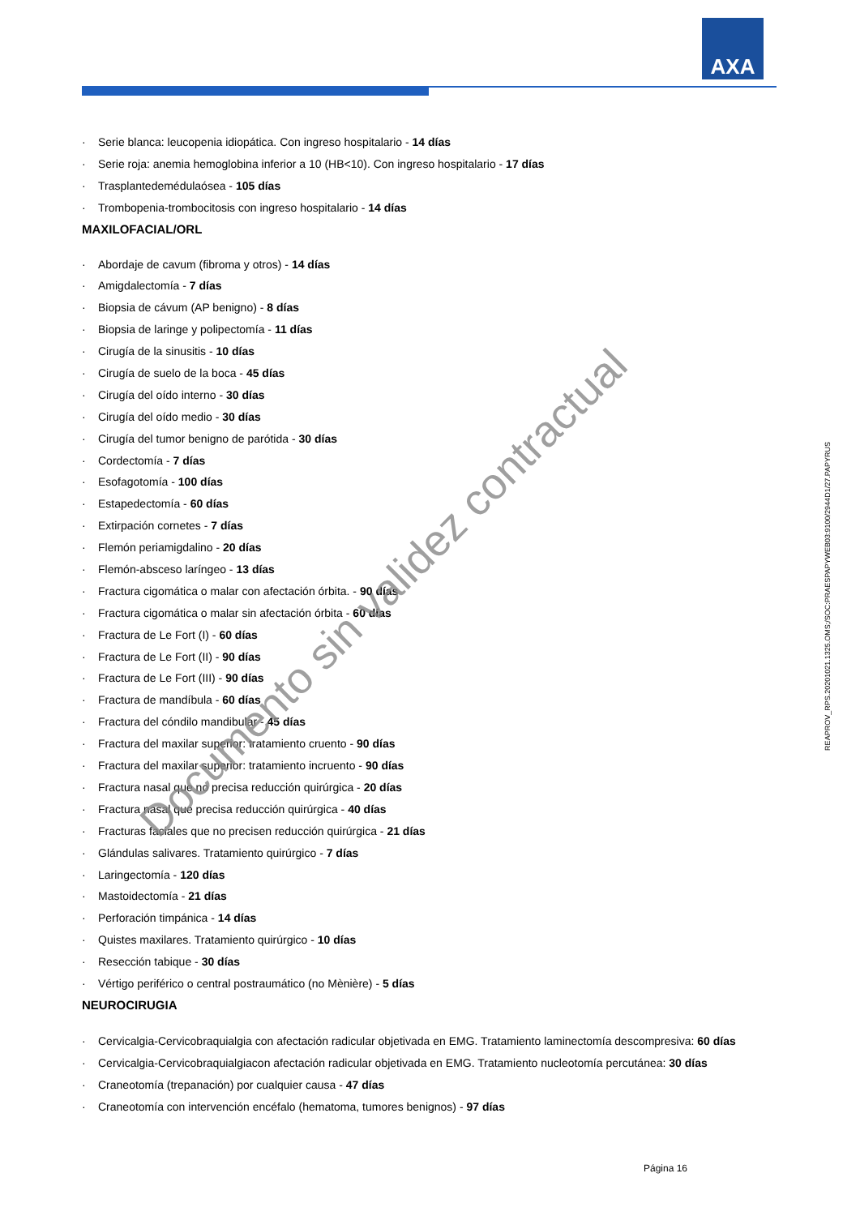AXA
· Serie blanca: leucopenia idiopática. Con ingreso hospitalario - 14 días
· Serie roja: anemia hemoglobina inferior a 10 (HB<10). Con ingreso hospitalario - 17 días
· Trasplantedemédulaósea - 105 días
· Trombopenia-trombocitosis con ingreso hospitalario - 14 días
MAXILOFACIAL/ORL
· Abordaje de cavum (fibroma y otros) - 14 días
· Amigdalectomía - 7 días
· Biopsia de cávum (AP benigno) - 8 días
· Biopsia de laringe y polipectomía - 11 días
· Cirugía de la sinusitis - 10 días
· Cirugía de suelo de la boca - 45 días
· Cirugía del oído interno - 30 días
· Cirugía del oído medio - 30 días
· Cirugía del tumor benigno de parótida - 30 días
· Cordectomía - 7 días
· Esofagotomía - 100 días
· Estapedectomía - 60 días
· Extirpación cornetes - 7 días
· Flemón periamigdalino - 20 días
· Flemón-absceso laríngeo - 13 días
· Fractura cigomática o malar con afectación órbita. - 90 días
· Fractura cigomática o malar sin afectación órbita - 60 días
· Fractura de Le Fort (I) - 60 días
· Fractura de Le Fort (II) - 90 días
· Fractura de Le Fort (III) - 90 días
· Fractura de mandíbula - 60 días
· Fractura del cóndilo mandibular - 45 días
· Fractura del maxilar superior: tratamiento cruento - 90 días
· Fractura del maxilar superior: tratamiento incruento - 90 días
· Fractura nasal que no precisa reducción quirúrgica - 20 días
· Fractura nasal que precisa reducción quirúrgica - 40 días
· Fracturas faciales que no precisen reducción quirúrgica - 21 días
· Glándulas salivares. Tratamiento quirúrgico - 7 días
· Laringectomía - 120 días
· Mastoidectomía - 21 días
· Perforación timpánica - 14 días
· Quistes maxilares. Tratamiento quirúrgico - 10 días
· Resección tabique - 30 días
· Vértigo periférico o central postraumático (no Mènière) - 5 días
NEUROCIRUGIA
· Cervicalgia-Cervicobraquialgia con afectación radicular objetivada en EMG. Tratamiento laminectomía descompresiva: 60 días
· Cervicalgia-Cervicobraquialgiacon afectación radicular objetivada en EMG. Tratamiento nucleotomía percutánea: 30 días
· Craneotomía (trepanación) por cualquier causa - 47 días
· Craneotomía con intervención encéfalo (hematoma, tumores benignos) - 97 días
Página 16
REAPROV_RPS.20201021.1325.OMS;/SOC:PRAESPAPYWEB03:9100/2944D1/27.PAPYRUS
Documento sin validez contractual